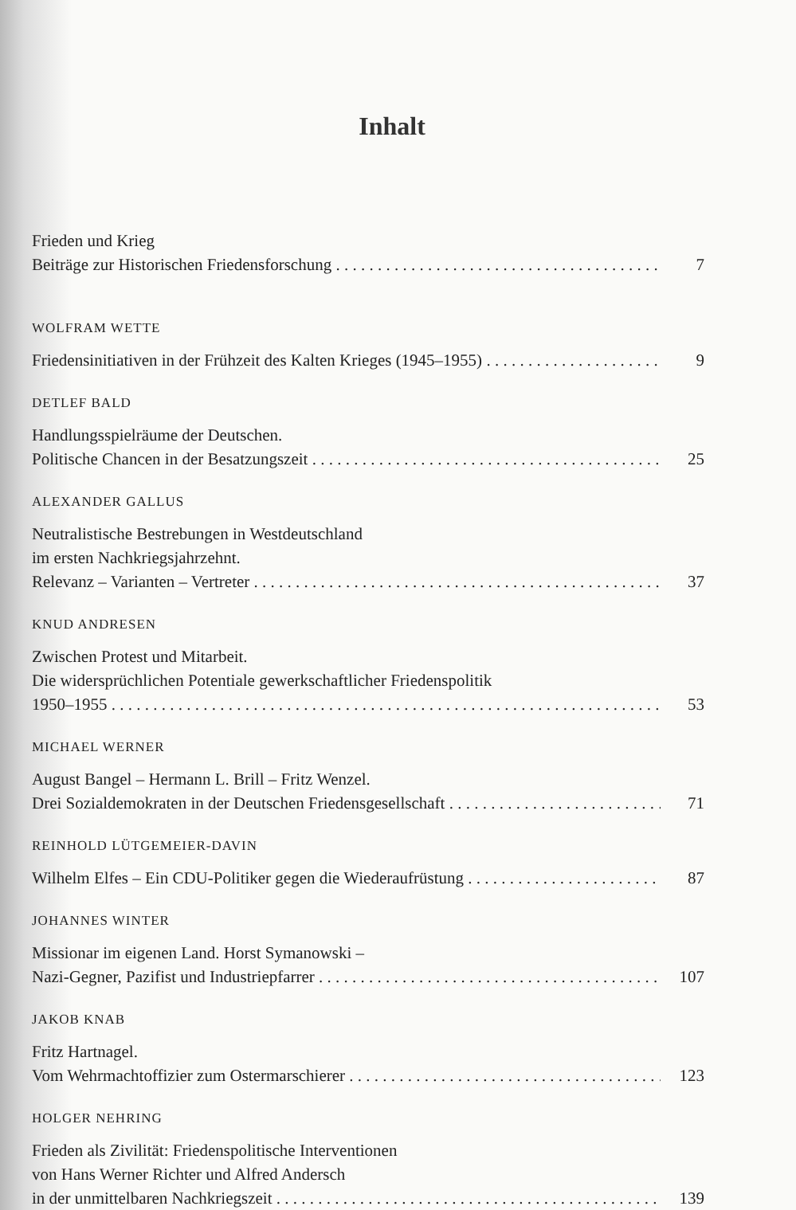Inhalt
Frieden und Krieg
Beiträge zur Historischen Friedensforschung 7
WOLFRAM WETTE
Friedensinitiativen in der Frühzeit des Kalten Krieges (1945–1955) 9
DETLEF BALD
Handlungsspielräume der Deutschen.
Politische Chancen in der Besatzungszeit 25
ALEXANDER GALLUS
Neutralistische Bestrebungen in Westdeutschland
im ersten Nachkriegsjahrzehnt.
Relevanz – Varianten – Vertreter 37
KNUD ANDRESEN
Zwischen Protest und Mitarbeit.
Die widersprüchlichen Potentiale gewerkschaftlicher Friedenspolitik
1950–1955 53
MICHAEL WERNER
August Bangel – Hermann L. Brill – Fritz Wenzel.
Drei Sozialdemokraten in der Deutschen Friedensgesellschaft 71
REINHOLD LÜTGEMEIER-DAVIN
Wilhelm Elfes – Ein CDU-Politiker gegen die Wiederaufrüstung 87
JOHANNES WINTER
Missionar im eigenen Land. Horst Symanowski –
Nazi-Gegner, Pazifist und Industriepfarrer 107
JAKOB KNAB
Fritz Hartnagel.
Vom Wehrmachtoffizier zum Ostermarschierer 123
HOLGER NEHRING
Frieden als Zivilität: Friedenspolitische Interventionen
von Hans Werner Richter und Alfred Andersch
in der unmittelbaren Nachkriegszeit 139